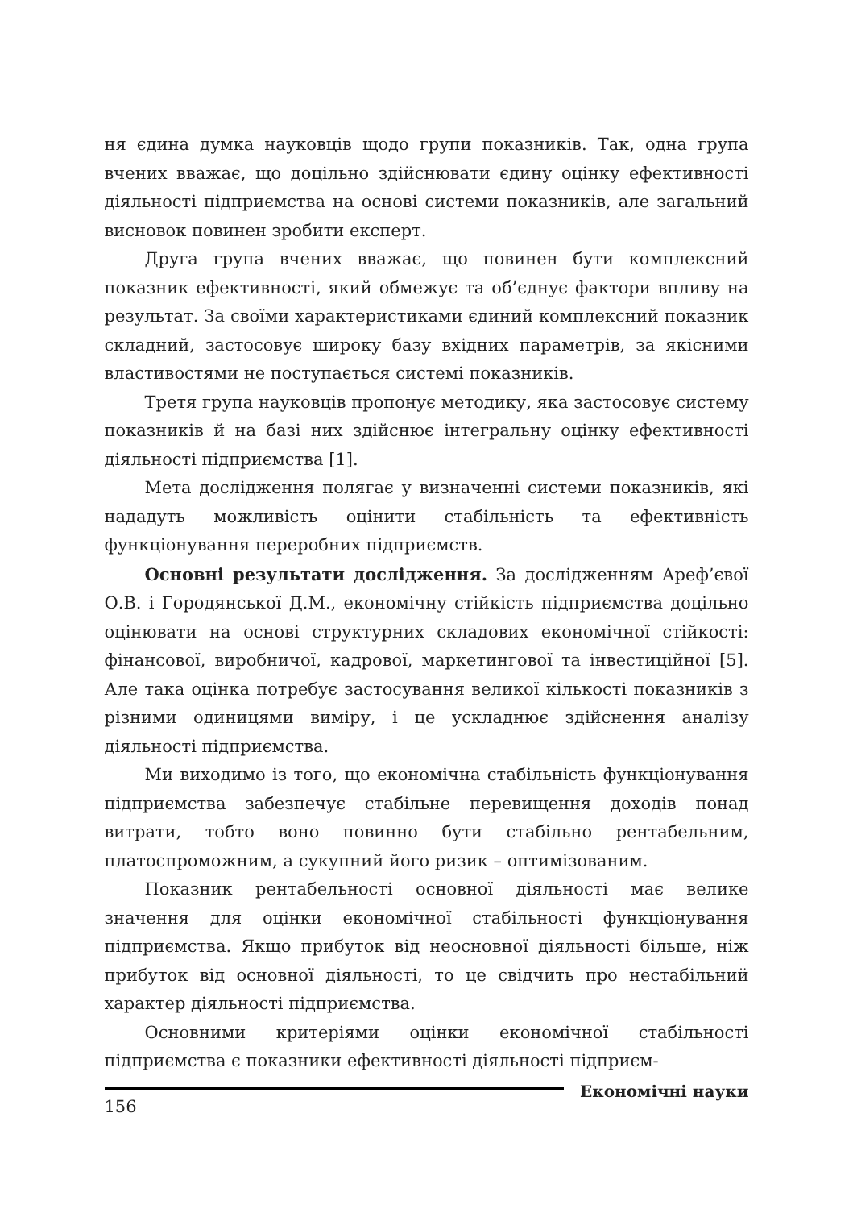ня єдина думка науковців щодо групи показників. Так, одна група вчених вважає, що доцільно здійснювати єдину оцінку ефективності діяльності підприємства на основі системи показників, але загальний висновок повинен зробити експерт.
Друга група вчених вважає, що повинен бути комплексний показник ефективності, який обмежує та об’єднує фактори впливу на результат. За своїми характеристиками єдиний комплексний показник складний, застосовує широку базу вхідних параметрів, за якісними властивостями не поступається системі показників.
Третя група науковців пропонує методику, яка застосовує систему показників й на базі них здійснює інтегральну оцінку ефективності діяльності підприємства [1].
Мета дослідження полягає у визначенні системи показників, які нададуть можливість оцінити стабільність та ефективність функціонування переробних підприємств.
Основні результати дослідження. За дослідженням Ареф’євої О.В. і Городянської Д.М., економічну стійкість підприємства доцільно оцінювати на основі структурних складових економічної стійкості: фінансової, виробничої, кадрової, маркетингової та інвестиційної [5]. Але така оцінка потребує застосування великої кількості показників з різними одиницями виміру, і це ускладнює здійснення аналізу діяльності підприємства.
Ми виходимо із того, що економічна стабільність функціонування підприємства забезпечує стабільне перевищення доходів понад витрати, тобто воно повинно бути стабільно рентабельним, платоспроможним, а сукупний його ризик – оптимізованим.
Показник рентабельності основної діяльності має велике значення для оцінки економічної стабільності функціонування підприємства. Якщо прибуток від неосновної діяльності більше, ніж прибуток від основної діяльності, то це свідчить про нестабільний характер діяльності підприємства.
Основними критеріями оцінки економічної стабільності підприємства є показники ефективності діяльності підприєм-
156
Економічні науки